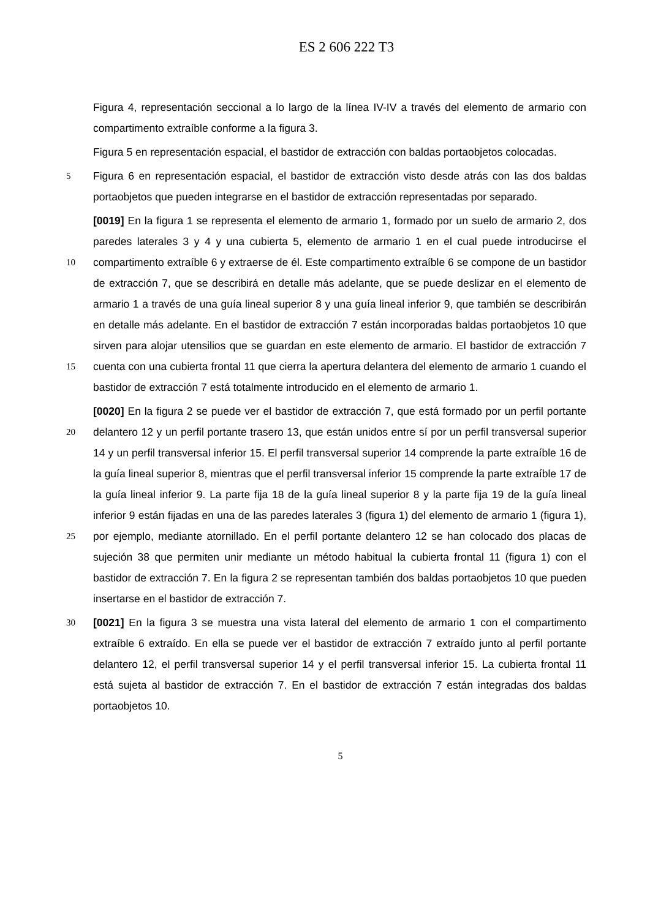ES 2 606 222 T3
Figura 4, representación seccional a lo largo de la línea IV-IV a través del elemento de armario con compartimento extraíble conforme a la figura 3.
Figura 5 en representación espacial, el bastidor de extracción con baldas portaobjetos colocadas.
5
Figura 6 en representación espacial, el bastidor de extracción visto desde atrás con las dos baldas portaobjetos que pueden integrarse en el bastidor de extracción representadas por separado.
10
15
[0019] En la figura 1 se representa el elemento de armario 1, formado por un suelo de armario 2, dos paredes laterales 3 y 4 y una cubierta 5, elemento de armario 1 en el cual puede introducirse el compartimento extraíble 6 y extraerse de él. Este compartimento extraíble 6 se compone de un bastidor de extracción 7, que se describirá en detalle más adelante, que se puede deslizar en el elemento de armario 1 a través de una guía lineal superior 8 y una guía lineal inferior 9, que también se describirán en detalle más adelante. En el bastidor de extracción 7 están incorporadas baldas portaobjetos 10 que sirven para alojar utensilios que se guardan en este elemento de armario. El bastidor de extracción 7 cuenta con una cubierta frontal 11 que cierra la apertura delantera del elemento de armario 1 cuando el bastidor de extracción 7 está totalmente introducido en el elemento de armario 1.
20
25
[0020] En la figura 2 se puede ver el bastidor de extracción 7, que está formado por un perfil portante delantero 12 y un perfil portante trasero 13, que están unidos entre sí por un perfil transversal superior 14 y un perfil transversal inferior 15. El perfil transversal superior 14 comprende la parte extraíble 16 de la guía lineal superior 8, mientras que el perfil transversal inferior 15 comprende la parte extraíble 17 de la guía lineal inferior 9. La parte fija 18 de la guía lineal superior 8 y la parte fija 19 de la guía lineal inferior 9 están fijadas en una de las paredes laterales 3 (figura 1) del elemento de armario 1 (figura 1), por ejemplo, mediante atornillado. En el perfil portante delantero 12 se han colocado dos placas de sujeción 38 que permiten unir mediante un método habitual la cubierta frontal 11 (figura 1) con el bastidor de extracción 7. En la figura 2 se representan también dos baldas portaobjetos 10 que pueden insertarse en el bastidor de extracción 7.
30
[0021] En la figura 3 se muestra una vista lateral del elemento de armario 1 con el compartimento extraíble 6 extraído. En ella se puede ver el bastidor de extracción 7 extraído junto al perfil portante delantero 12, el perfil transversal superior 14 y el perfil transversal inferior 15. La cubierta frontal 11 está sujeta al bastidor de extracción 7. En el bastidor de extracción 7 están integradas dos baldas portaobjetos 10.
5